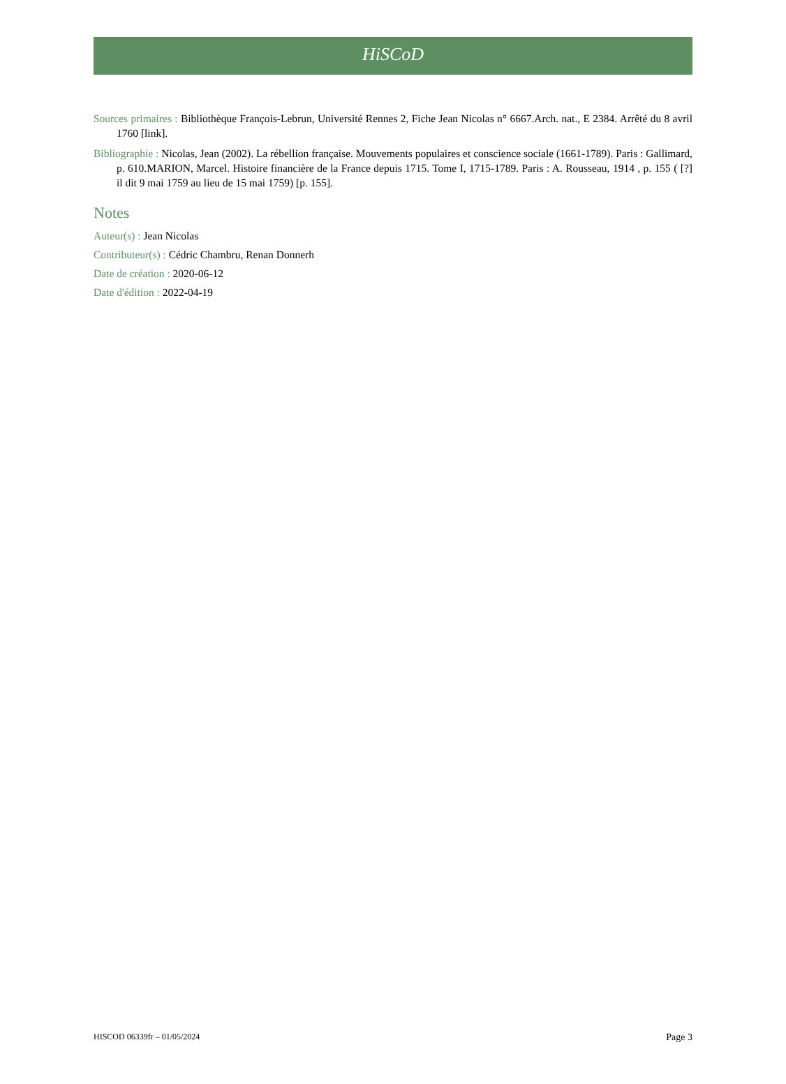HiSCoD
Sources primaires : Bibliothèque François-Lebrun, Université Rennes 2, Fiche Jean Nicolas n° 6667.Arch. nat., E 2384. Arrêté du 8 avril 1760 [link].
Bibliographie : Nicolas, Jean (2002). La rébellion française. Mouvements populaires et conscience sociale (1661-1789). Paris : Gallimard, p. 610.MARION, Marcel. Histoire financière de la France depuis 1715. Tome I, 1715-1789. Paris : A. Rousseau, 1914 , p. 155 ( [?] il dit 9 mai 1759 au lieu de 15 mai 1759) [p. 155].
Notes
Auteur(s) : Jean Nicolas
Contributeur(s) : Cédric Chambru, Renan Donnerh
Date de création : 2020-06-12
Date d'édition : 2022-04-19
HISCOD 06339fr – 01/05/2024 Page 3